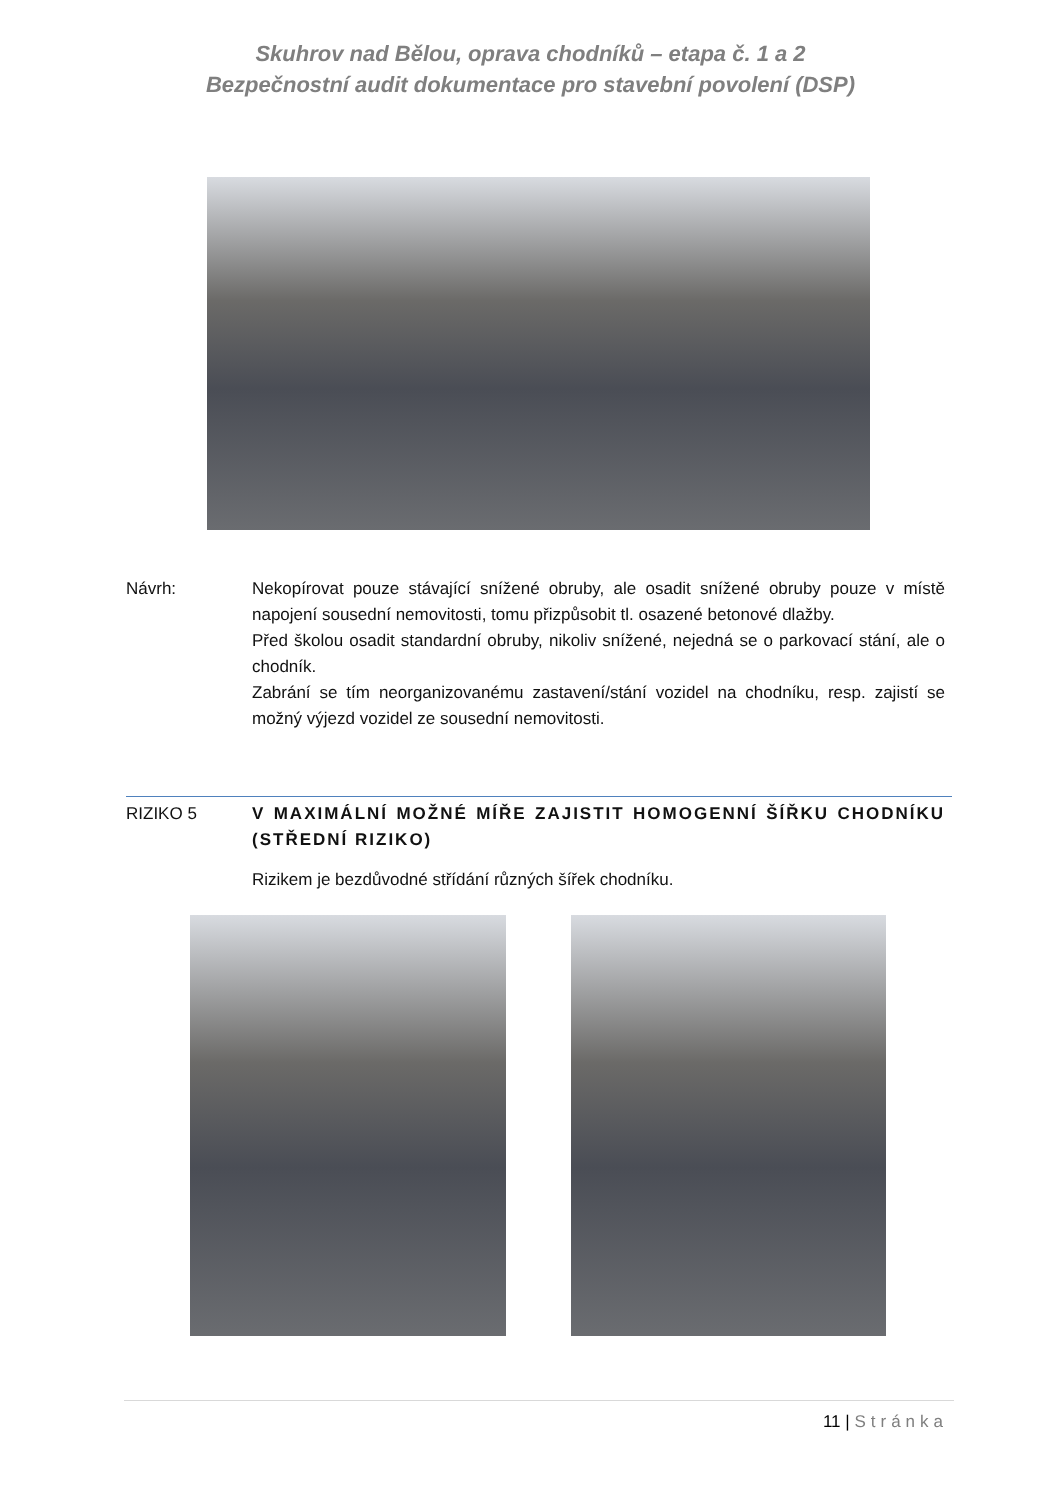Skuhrov nad Bělou, oprava chodníků – etapa č. 1 a 2
Bezpečnostní audit dokumentace pro stavební povolení (DSP)
Návrh: Nekopírovat pouze stávající snížené obruby, ale osadit snížené obruby pouze v místě napojení sousední nemovitosti, tomu přizpůsobit tl. osazené betonové dlažby.
Před školou osadit standardní obruby, nikoliv snížené, nejedná se o parkovací stání, ale o chodník.
Zabrání se tím neorganizovanému zastavení/stání vozidel na chodníku, resp. zajistí se možný výjezd vozidel ze sousední nemovitosti.
RIZIKO 5 V MAXIMÁLNÍ MOŽNÉ MÍŘE ZAJISTIT HOMOGENNÍ ŠÍŘKU CHODNÍKU (STŘEDNÍ RIZIKO)
Rizikem je bezdůvodné střídání různých šířek chodníku.
11 | Stránka